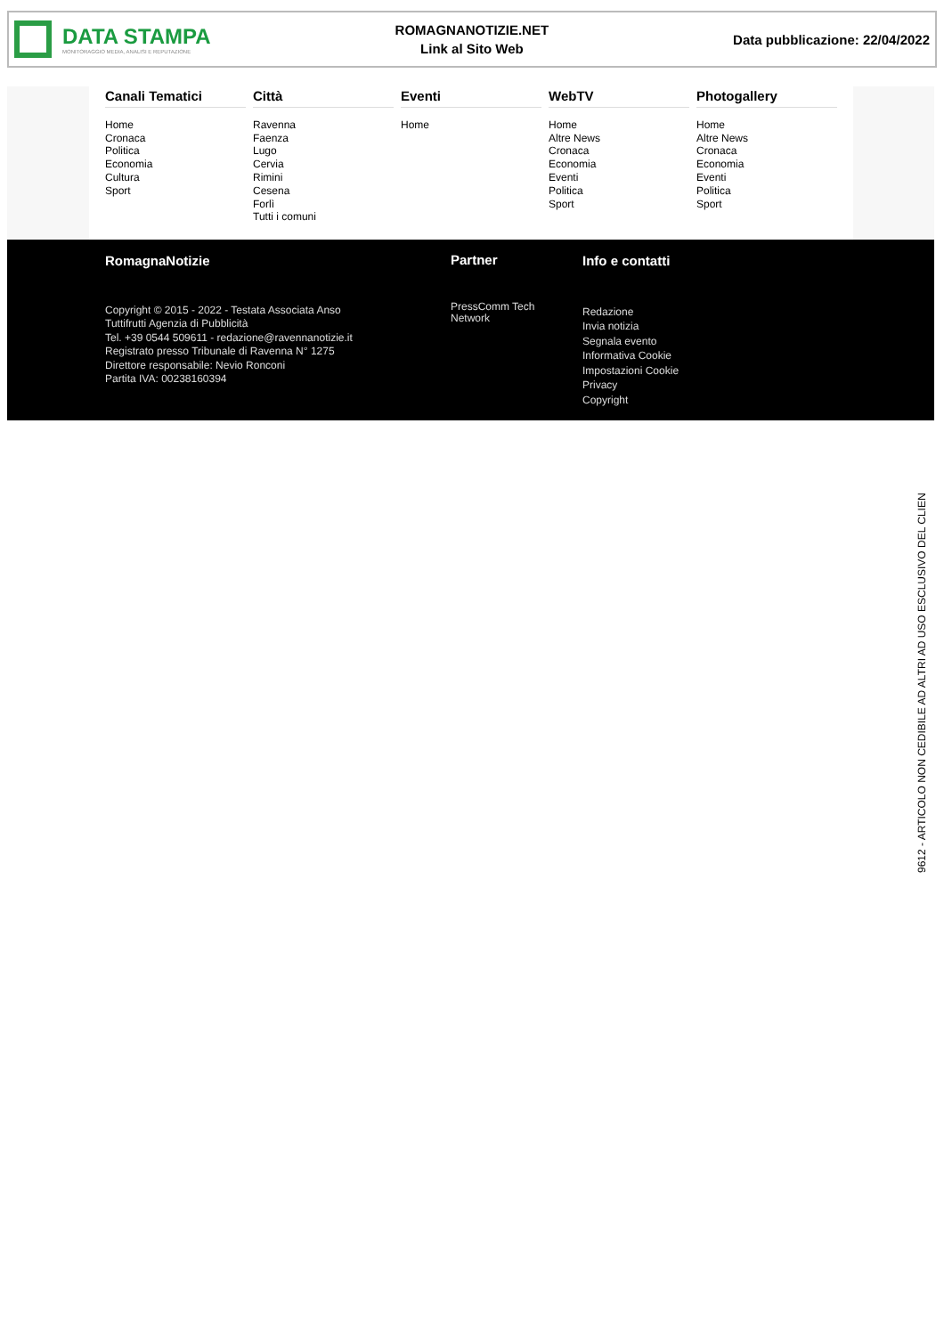DATA STAMPA
MONITORAGGIO MEDIA, ANALISI E REPUTAZIONE
ROMAGNANOTIZIE.NET
Link al Sito Web
Data pubblicazione: 22/04/2022
Canali Tematici
Home
Cronaca
Politica
Economia
Cultura
Sport
Città
Ravenna
Faenza
Lugo
Cervia
Rimini
Cesena
Forlì
Tutti i comuni
Eventi
Home
WebTV
Home
Altre News
Cronaca
Economia
Eventi
Politica
Sport
Photogallery
Home
Altre News
Cronaca
Economia
Eventi
Politica
Sport
RomagnaNotizie
Copyright © 2015 - 2022 - Testata Associata Anso
Tuttifrutti Agenzia di Pubblicità
Tel. +39 0544 509611 - redazione@ravennanotizie.it
Registrato presso Tribunale di Ravenna N° 1275
Direttore responsabile: Nevio Ronconi
Partita IVA: 00238160394
Partner
PressComm Tech
Network
Info e contatti
Redazione
Invia notizia
Segnala evento
Informativa Cookie
Impostazioni Cookie
Privacy
Copyright
9612 - ARTICOLO NON CEDIBILE AD ALTRI AD USO ESCLUSIVO DEL CLIEN